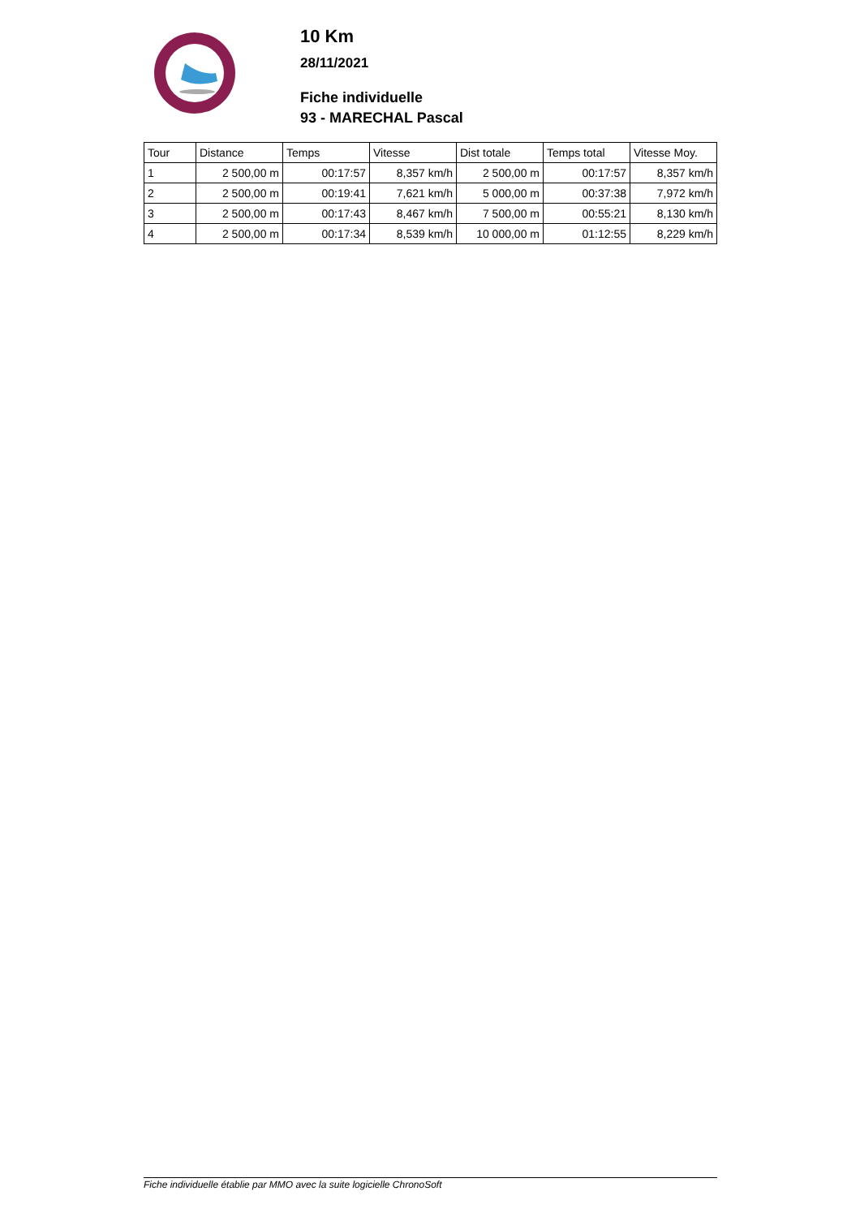10 Km
28/11/2021
Fiche individuelle
93 - MARECHAL Pascal
| Tour | Distance | Temps | Vitesse | Dist totale | Temps total | Vitesse Moy. |
| --- | --- | --- | --- | --- | --- | --- |
| 1 | 2 500,00 m | 00:17:57 | 8,357 km/h | 2 500,00 m | 00:17:57 | 8,357 km/h |
| 2 | 2 500,00 m | 00:19:41 | 7,621 km/h | 5 000,00 m | 00:37:38 | 7,972 km/h |
| 3 | 2 500,00 m | 00:17:43 | 8,467 km/h | 7 500,00 m | 00:55:21 | 8,130 km/h |
| 4 | 2 500,00 m | 00:17:34 | 8,539 km/h | 10 000,00 m | 01:12:55 | 8,229 km/h |
Fiche individuelle établie par MMO avec la suite logicielle ChronoSoft